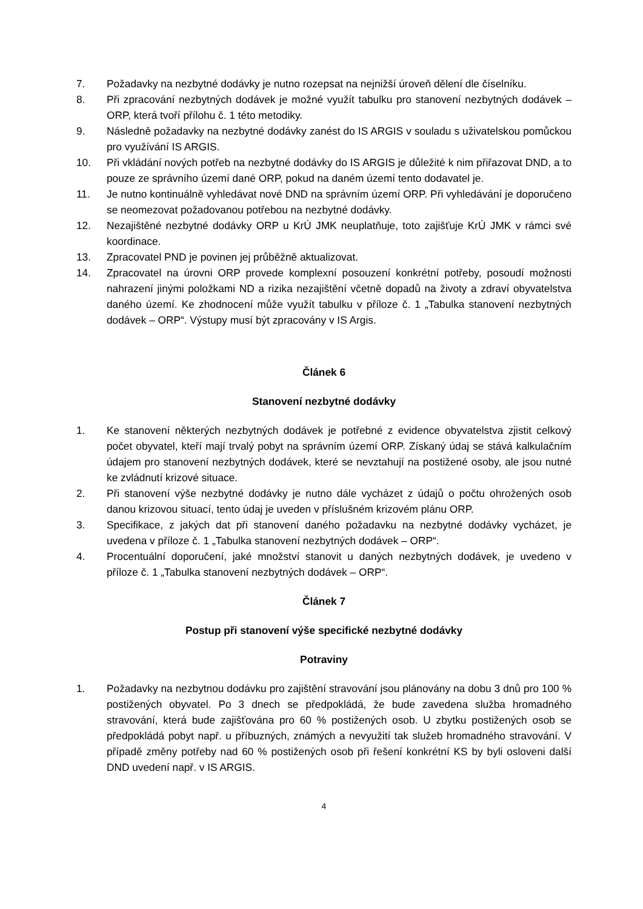7. Požadavky na nezbytné dodávky je nutno rozepsat na nejnižší úroveň dělení dle číselníku.
8. Při zpracování nezbytných dodávek je možné využít tabulku pro stanovení nezbytných dodávek – ORP, která tvoří přílohu č. 1 této metodiky.
9. Následně požadavky na nezbytné dodávky zanést do IS ARGIS v souladu s uživatelskou pomůckou pro využívání IS ARGIS.
10. Při vkládání nových potřeb na nezbytné dodávky do IS ARGIS je důležité k nim přiřazovat DND, a to pouze ze správního území dané ORP, pokud na daném území tento dodavatel je.
11. Je nutno kontinuálně vyhledávat nové DND na správním území ORP. Při vyhledávání je doporučeno se neomezovat požadovanou potřebou na nezbytné dodávky.
12. Nezajištěné nezbytné dodávky ORP u KrÚ JMK neuplatňuje, toto zajišťuje KrÚ JMK v rámci své koordinace.
13. Zpracovatel PND je povinen jej průběžně aktualizovat.
14. Zpracovatel na úrovni ORP provede komplexní posouzení konkrétní potřeby, posoudí možnosti nahrazení jinými položkami ND a rizika nezajištění včetně dopadů na životy a zdraví obyvatelstva daného území. Ke zhodnocení může využít tabulku v příloze č. 1 „Tabulka stanovení nezbytných dodávek – ORP“. Výstupy musí být zpracovány v IS Argis.
Článek 6
Stanovení nezbytné dodávky
1. Ke stanovení některých nezbytných dodávek je potřebné z evidence obyvatelstva zjistit celkový počet obyvatel, kteří mají trvalý pobyt na správním území ORP. Získaný údaj se stává kalkulačním údajem pro stanovení nezbytných dodávek, které se nevztahují na postižené osoby, ale jsou nutné ke zvládnutí krizové situace.
2. Při stanovení výše nezbytné dodávky je nutno dále vycházet z údajů o počtu ohrožených osob danou krizovou situací, tento údaj je uveden v příslušném krizovém plánu ORP.
3. Specifikace, z jakých dat při stanovení daného požadavku na nezbytné dodávky vycházet, je uvedena v příloze č. 1 „Tabulka stanovení nezbytných dodávek – ORP“.
4. Procentuální doporučení, jaké množství stanovit u daných nezbytných dodávek, je uvedeno v příloze č. 1 „Tabulka stanovení nezbytných dodávek – ORP“.
Článek 7
Postup při stanovení výše specifické nezbytné dodávky
Potraviny
1. Požadavky na nezbytnou dodávku pro zajištění stravování jsou plánovány na dobu 3 dnů pro 100 % postižených obyvatel. Po 3 dnech se předpokládá, že bude zavedena služba hromadného stravování, která bude zajišťována pro 60 % postižených osob. U zbytku postižených osob se předpokládá pobyt např. u příbuzných, známých a nevyužití tak služeb hromadného stravování. V případě změny potřeby nad 60 % postižených osob při řešení konkrétní KS by byli osloveni další DND uvedení např. v IS ARGIS.
4